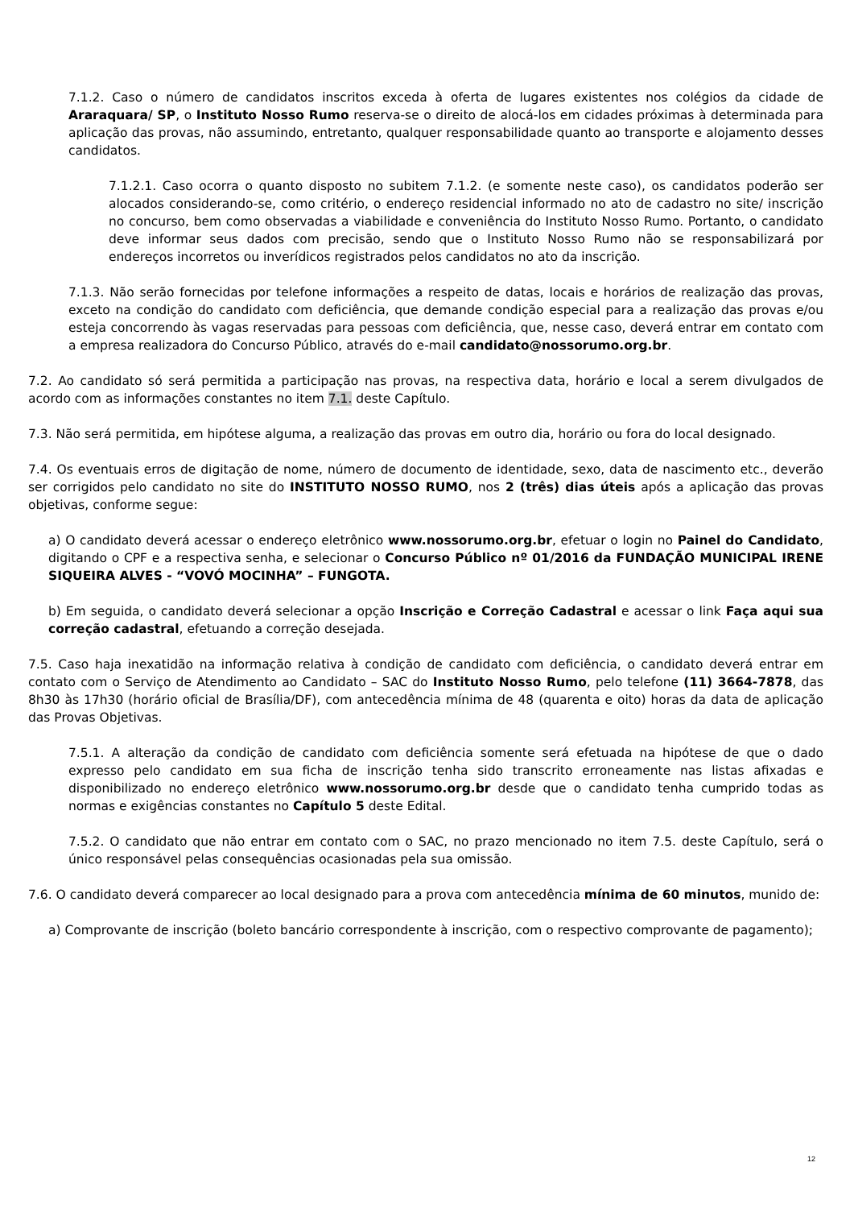7.1.2. Caso o número de candidatos inscritos exceda à oferta de lugares existentes nos colégios da cidade de Araraquara/ SP, o Instituto Nosso Rumo reserva-se o direito de alocá-los em cidades próximas à determinada para aplicação das provas, não assumindo, entretanto, qualquer responsabilidade quanto ao transporte e alojamento desses candidatos.
7.1.2.1. Caso ocorra o quanto disposto no subitem 7.1.2. (e somente neste caso), os candidatos poderão ser alocados considerando-se, como critério, o endereço residencial informado no ato de cadastro no site/ inscrição no concurso, bem como observadas a viabilidade e conveniência do Instituto Nosso Rumo. Portanto, o candidato deve informar seus dados com precisão, sendo que o Instituto Nosso Rumo não se responsabilizará por endereços incorretos ou inverídicos registrados pelos candidatos no ato da inscrição.
7.1.3. Não serão fornecidas por telefone informações a respeito de datas, locais e horários de realização das provas, exceto na condição do candidato com deficiência, que demande condição especial para a realização das provas e/ou esteja concorrendo às vagas reservadas para pessoas com deficiência, que, nesse caso, deverá entrar em contato com a empresa realizadora do Concurso Público, através do e-mail candidato@nossorumo.org.br.
7.2. Ao candidato só será permitida a participação nas provas, na respectiva data, horário e local a serem divulgados de acordo com as informações constantes no item 7.1. deste Capítulo.
7.3. Não será permitida, em hipótese alguma, a realização das provas em outro dia, horário ou fora do local designado.
7.4. Os eventuais erros de digitação de nome, número de documento de identidade, sexo, data de nascimento etc., deverão ser corrigidos pelo candidato no site do INSTITUTO NOSSO RUMO, nos 2 (três) dias úteis após a aplicação das provas objetivas, conforme segue:
a) O candidato deverá acessar o endereço eletrônico www.nossorumo.org.br, efetuar o login no Painel do Candidato, digitando o CPF e a respectiva senha, e selecionar o Concurso Público nº 01/2016 da FUNDAÇÃO MUNICIPAL IRENE SIQUEIRA ALVES - “VOVÓ MOCINHA” – FUNGOTA.
b) Em seguida, o candidato deverá selecionar a opção Inscrição e Correção Cadastral e acessar o link Faça aqui sua correção cadastral, efetuando a correção desejada.
7.5. Caso haja inexatidão na informação relativa à condição de candidato com deficiência, o candidato deverá entrar em contato com o Serviço de Atendimento ao Candidato – SAC do Instituto Nosso Rumo, pelo telefone (11) 3664-7878, das 8h30 às 17h30 (horário oficial de Brasília/DF), com antecedência mínima de 48 (quarenta e oito) horas da data de aplicação das Provas Objetivas.
7.5.1. A alteração da condição de candidato com deficiência somente será efetuada na hipótese de que o dado expresso pelo candidato em sua ficha de inscrição tenha sido transcrito erroneamente nas listas afixadas e disponibilizado no endereço eletrônico www.nossorumo.org.br desde que o candidato tenha cumprido todas as normas e exigências constantes no Capítulo 5 deste Edital.
7.5.2. O candidato que não entrar em contato com o SAC, no prazo mencionado no item 7.5. deste Capítulo, será o único responsável pelas consequências ocasionadas pela sua omissão.
7.6. O candidato deverá comparecer ao local designado para a prova com antecedência mínima de 60 minutos, munido de:
a) Comprovante de inscrição (boleto bancário correspondente à inscrição, com o respectivo comprovante de pagamento);
12